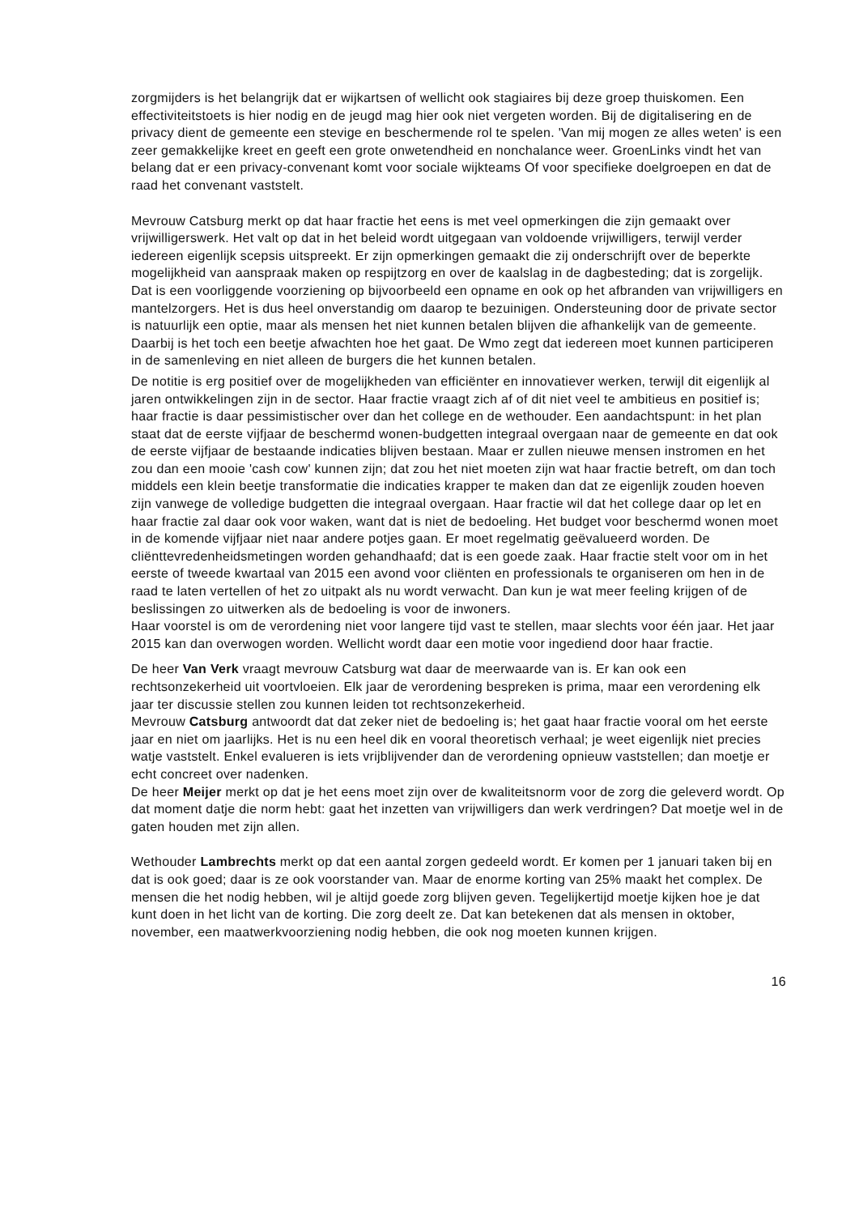zorgmijders is het belangrijk dat er wijkartsen of wellicht ook stagiaires bij deze groep thuiskomen. Een effectiviteitstoets is hier nodig en de jeugd mag hier ook niet vergeten worden. Bij de digitalisering en de privacy dient de gemeente een stevige en beschermende rol te spelen. 'Van mij mogen ze alles weten' is een zeer gemakkelijke kreet en geeft een grote onwetendheid en nonchalance weer. GroenLinks vindt het van belang dat er een privacy-convenant komt voor sociale wijkteams Of voor specifieke doelgroepen en dat de raad het convenant vaststelt.
Mevrouw Catsburg merkt op dat haar fractie het eens is met veel opmerkingen die zijn gemaakt over vrijwilligerswerk. Het valt op dat in het beleid wordt uitgegaan van voldoende vrijwilligers, terwijl verder iedereen eigenlijk scepsis uitspreekt. Er zijn opmerkingen gemaakt die zij onderschrijft over de beperkte mogelijkheid van aanspraak maken op respijtzorg en over de kaalslag in de dagbesteding; dat is zorgelijk. Dat is een voorliggende voorziening op bijvoorbeeld een opname en ook op het afbranden van vrijwilligers en mantelzorgers. Het is dus heel onverstandig om daarop te bezuinigen. Ondersteuning door de private sector is natuurlijk een optie, maar als mensen het niet kunnen betalen blijven die afhankelijk van de gemeente. Daarbij is het toch een beetje afwachten hoe het gaat. De Wmo zegt dat iedereen moet kunnen participeren in de samenleving en niet alleen de burgers die het kunnen betalen.
De notitie is erg positief over de mogelijkheden van efficiënter en innovatiever werken, terwijl dit eigenlijk al jaren ontwikkelingen zijn in de sector. Haar fractie vraagt zich af of dit niet veel te ambitieus en positief is; haar fractie is daar pessimistischer over dan het college en de wethouder. Een aandachtspunt: in het plan staat dat de eerste vijfjaar de beschermd wonen-budgetten integraal overgaan naar de gemeente en dat ook de eerste vijfjaar de bestaande indicaties blijven bestaan. Maar er zullen nieuwe mensen instromen en het zou dan een mooie 'cash cow' kunnen zijn; dat zou het niet moeten zijn wat haar fractie betreft, om dan toch middels een klein beetje transformatie die indicaties krapper te maken dan dat ze eigenlijk zouden hoeven zijn vanwege de volledige budgetten die integraal overgaan. Haar fractie wil dat het college daar op let en haar fractie zal daar ook voor waken, want dat is niet de bedoeling. Het budget voor beschermd wonen moet in de komende vijfjaar niet naar andere potjes gaan. Er moet regelmatig geëvalueerd worden. De cliënttevredenheidsmetingen worden gehandhaafd; dat is een goede zaak. Haar fractie stelt voor om in het eerste of tweede kwartaal van 2015 een avond voor cliënten en professionals te organiseren om hen in de raad te laten vertellen of het zo uitpakt als nu wordt verwacht. Dan kun je wat meer feeling krijgen of de beslissingen zo uitwerken als de bedoeling is voor de inwoners.
Haar voorstel is om de verordening niet voor langere tijd vast te stellen, maar slechts voor één jaar. Het jaar 2015 kan dan overwogen worden. Wellicht wordt daar een motie voor ingediend door haar fractie.
De heer Van Verk vraagt mevrouw Catsburg wat daar de meerwaarde van is. Er kan ook een rechtsonzekerheid uit voortvloeien. Elk jaar de verordening bespreken is prima, maar een verordening elk jaar ter discussie stellen zou kunnen leiden tot rechtsonzekerheid.
Mevrouw Catsburg antwoordt dat dat zeker niet de bedoeling is; het gaat haar fractie vooral om het eerste jaar en niet om jaarlijks. Het is nu een heel dik en vooral theoretisch verhaal; je weet eigenlijk niet precies watje vaststelt. Enkel evalueren is iets vrijblijvender dan de verordening opnieuw vaststellen; dan moetje er echt concreet over nadenken.
De heer Meijer merkt op dat je het eens moet zijn over de kwaliteitsnorm voor de zorg die geleverd wordt. Op dat moment datje die norm hebt: gaat het inzetten van vrijwilligers dan werk verdringen? Dat moetje wel in de gaten houden met zijn allen.
Wethouder Lambrechts merkt op dat een aantal zorgen gedeeld wordt. Er komen per 1 januari taken bij en dat is ook goed; daar is ze ook voorstander van. Maar de enorme korting van 25% maakt het complex. De mensen die het nodig hebben, wil je altijd goede zorg blijven geven. Tegelijkertijd moetje kijken hoe je dat kunt doen in het licht van de korting. Die zorg deelt ze. Dat kan betekenen dat als mensen in oktober, november, een maatwerkvoorziening nodig hebben, die ook nog moeten kunnen krijgen.
16